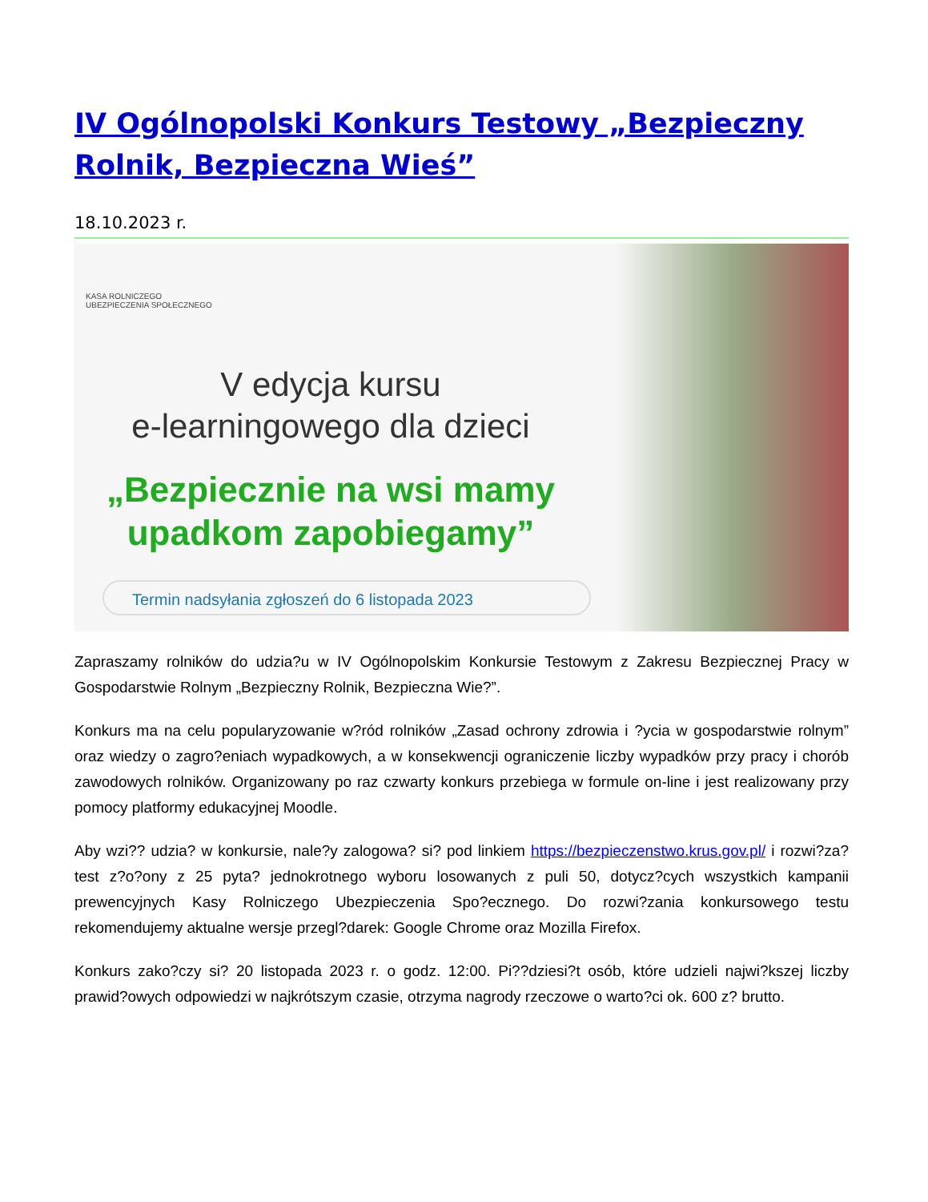IV Ogólnopolski Konkurs Testowy „Bezpieczny Rolnik, Bezpieczna Wieś”
18.10.2023 r.
KASA ROLNICZEGO
UBEZPIECZENIA SPOŁECZNEGO
V edycja kursu
e-learningowego dla dzieci
„Bezpiecznie na wsi mamy upadkom zapobiegamy”
Termin nadsyłania zgłoszeń do 6 listopada 2023
Zapraszamy rolników do udzia?u w IV Ogólnopolskim Konkursie Testowym z Zakresu Bezpiecznej Pracy w Gospodarstwie Rolnym „Bezpieczny Rolnik, Bezpieczna Wie?”.
Konkurs ma na celu popularyzowanie w?ród rolników „Zasad ochrony zdrowia i ?ycia w gospodarstwie rolnym” oraz wiedzy o zagro?eniach wypadkowych, a w konsekwencji ograniczenie liczby wypadków przy pracy i chorób zawodowych rolników. Organizowany po raz czwarty konkurs przebiega w formule on-line i jest realizowany przy pomocy platformy edukacyjnej Moodle.
Aby wzi?? udzia? w konkursie, nale?y zalogowa? si? pod linkiem https://bezpieczenstwo.krus.gov.pl/ i rozwi?za? test z?o?ony z 25 pyta? jednokrotnego wyboru losowanych z puli 50, dotycz?cych wszystkich kampanii prewencyjnych Kasy Rolniczego Ubezpieczenia Spo?ecznego. Do rozwi?zania konkursowego testu rekomendujemy aktualne wersje przegl?darek: Google Chrome oraz Mozilla Firefox.
Konkurs zako?czy si? 20 listopada 2023 r. o godz. 12:00. Pi??dziesi?t osób, które udzieli najwi?kszej liczby prawid?owych odpowiedzi w najkrótszym czasie, otrzyma nagrody rzeczowe o warto?ci ok. 600 z? brutto.